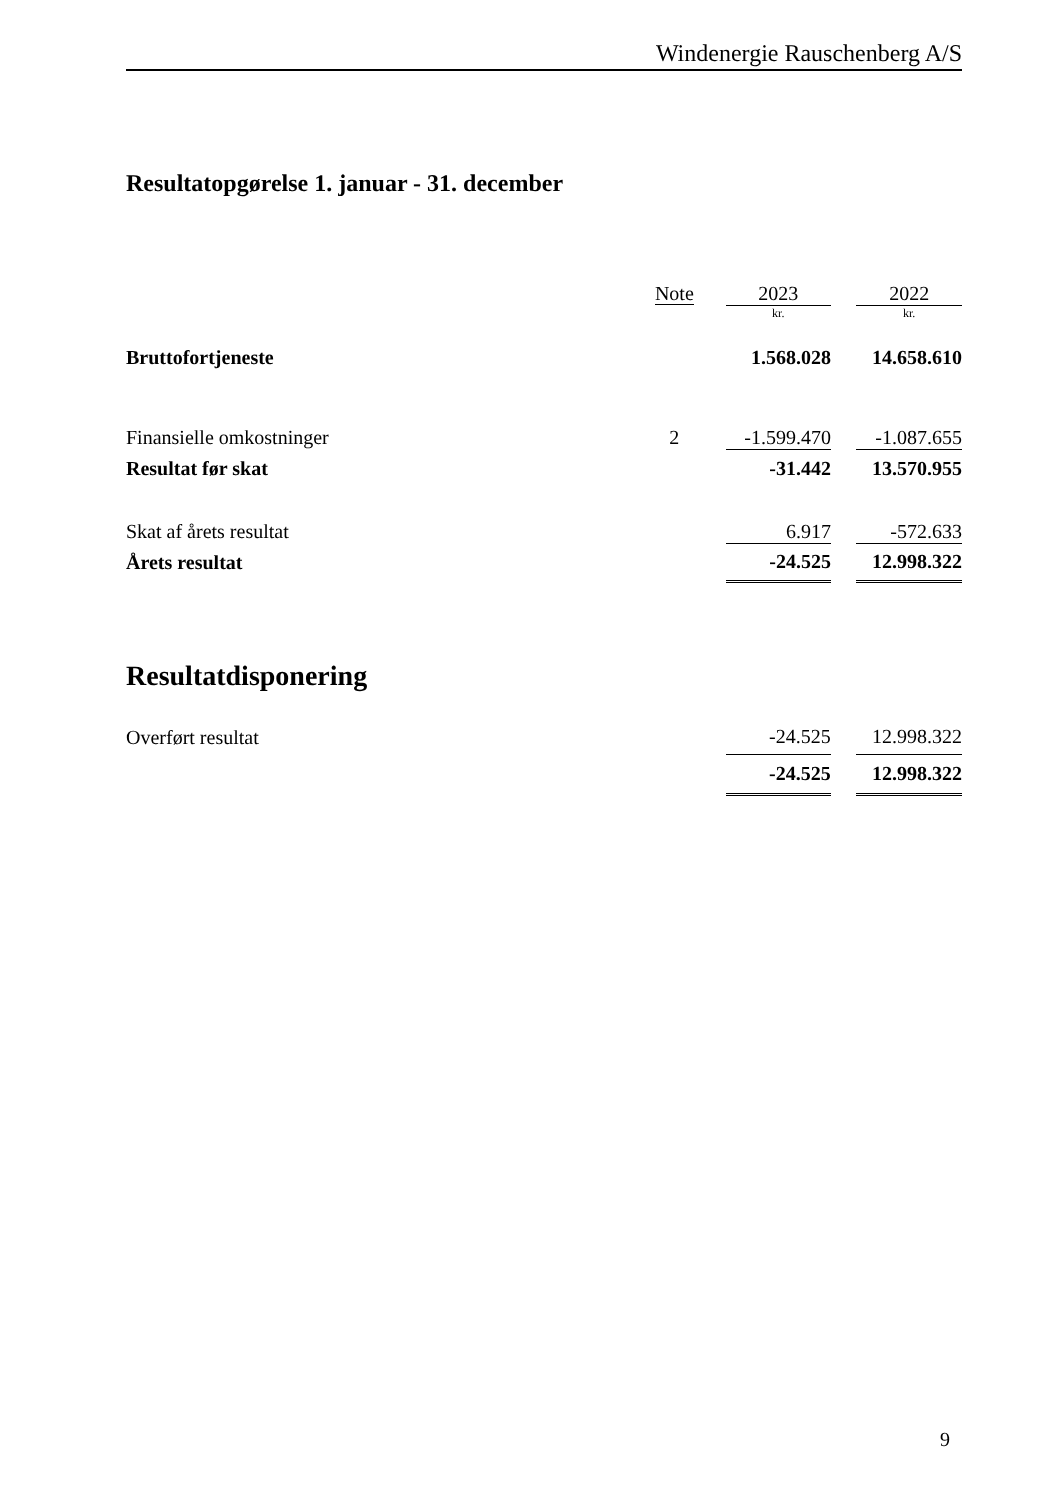Windenergie Rauschenberg A/S
Resultatopgørelse 1. januar - 31. december
| | Note | | 2023 | | 2022 |
| --- | --- | --- | --- | --- | --- |
| | | | kr. | | kr. |
| Bruttofortjeneste | | | 1.568.028 | | 14.658.610 |
| Finansielle omkostninger | 2 | | -1.599.470 | | -1.087.655 |
| Resultat før skat | | | -31.442 | | 13.570.955 |
| Skat af årets resultat | | | 6.917 | | -572.633 |
| Årets resultat | | | -24.525 | | 12.998.322 |
Resultatdisponering
| Overført resultat | | | -24.525 | | 12.998.322 |
| | | | -24.525 | | 12.998.322 |
9